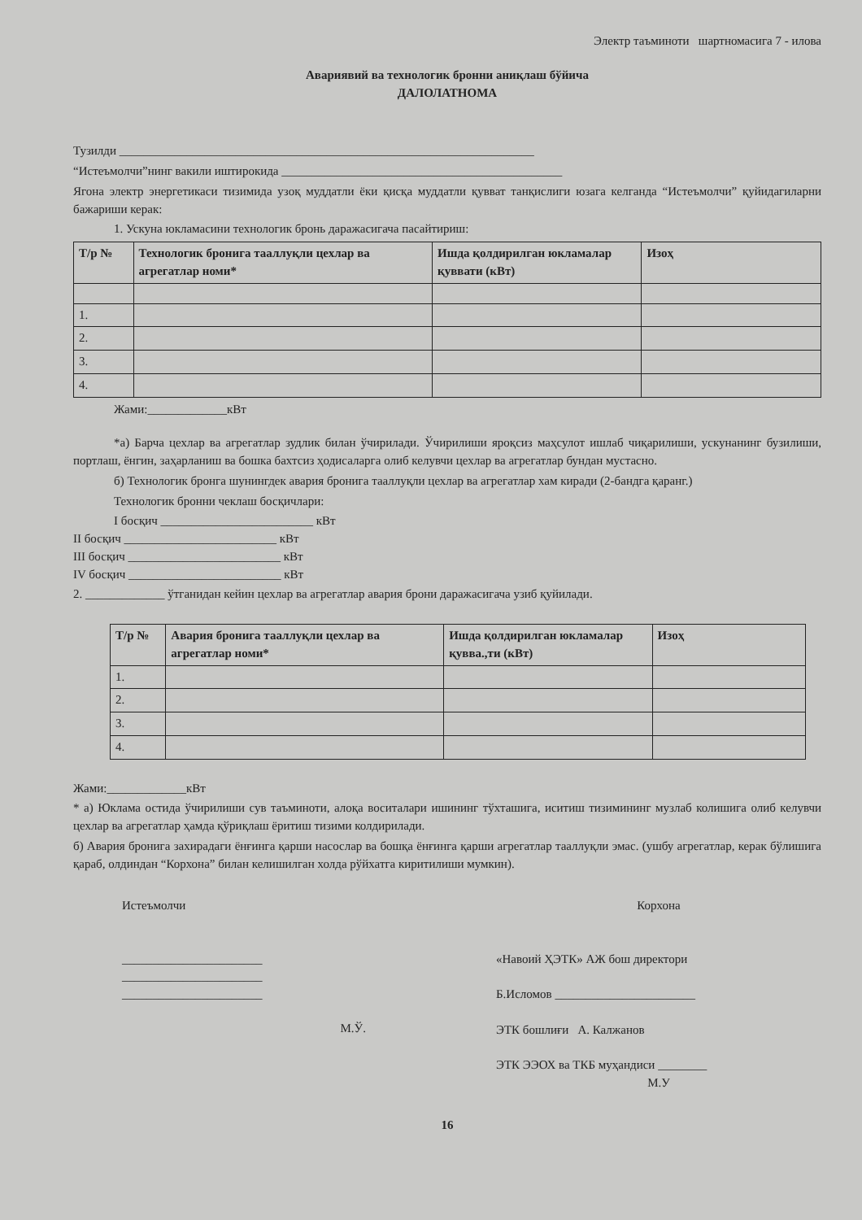Электр таъминоти шартномасига 7 - илова
Авариявий ва технологик бронни аниқлаш бўйича
ДАЛОЛАТНОМА
Тузилди ____________________________________________________________________
“Истеъмолчи”нинг вакили иштирокида ______________________________________________
Ягона электр энергетикаси тизимида узоқ муддатли ёки қисқа муддатли қувват танқислиги юзага келганда “Истеъмолчи” қуйидагиларни бажариши керак:
1. Ускуна юкламасини технологик бронь даражасигача пасайтириш:
| Т/р № | Технологик бронига тааллуқли цехлар ва агрегатлар номи* | Ишда қолдирилган юкламалар қуввати (кВт) | Изоҳ |
| --- | --- | --- | --- |
| 1. | | | |
| 2. | | | |
| 3. | | | |
| 4. | | | |
Жами:_____________кВт
*а) Барча цехлар ва агрегатлар зудлик билан ўчирилади. Ўчирилиши яроқсиз маҳсулот ишлаб чиқарилиши, ускунанинг бузилиши, портлаш, ёнгин, заҳарланиш ва бошка бахтсиз ҳодисаларга олиб келувчи цехлар ва агрегатлар бундан мустасно.
б) Технологик бронга шунингдек авария бронига тааллуқли цехлар ва агрегатлар хам киради (2-бандга қаранг.)
Технологик бронни чеклаш босқичлари:
I босқич _________________________ кВт
II босқич _________________________ кВт
III босқич _________________________ кВт
IV босқич _________________________ кВт
2. _____________ ўтганидан кейин цехлар ва агрегатлар авария брони даражасигача узиб қуйилади.
| Т/р № | Авария бронига тааллуқли цехлар ва агрегатлар номи* | Ишда қолдирилган юкламалар қувва.,ти (кВт) | Изоҳ |
| --- | --- | --- | --- |
| 1. | | | |
| 2. | | | |
| 3. | | | |
| 4. | | | |
Жами:_____________кВт
* а) Юклама остида ўчирилиши сув таъминоти, алоқа воситалари ишининг тўхташига, иситиш тизимининг музлаб колишига олиб келувчи цехлар ва агрегатлар ҳамда қўриқлаш ёритиш тизими колдирилади.
б) Авария бронига захирадаги ёнғинга қарши насослар ва бошқа ёнғинга қарши агрегатлар тааллуқли эмас. (ушбу агрегатлар, керак бўлишига қараб, олдиндан “Корхона” билан келишилган холда рўйхатга киритилиши мумкин).
Истеъмолчи
_______________________
_______________________
_______________________
М.Ў.
Корхона
«Навоий ҲЭТК» АЖ бош директори
Б.Исломов _______________________
ЭТК бошлиғи А. Калжанов
ЭТК ЭЭОХ ва ТКБ муҳандиси ________
М.У
16